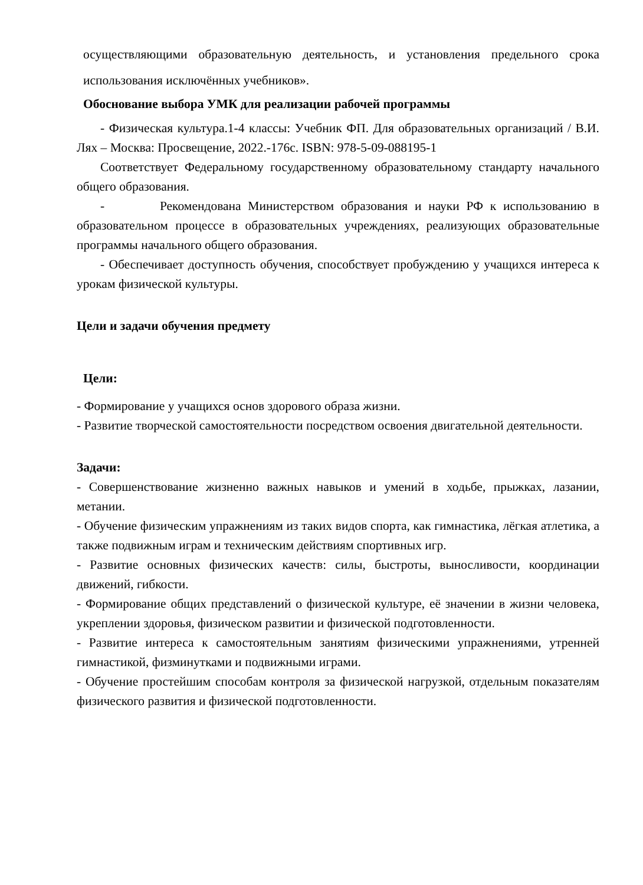осуществляющими образовательную деятельность, и установления предельного срока использования исключённых учебников».
Обоснование выбора УМК для реализации рабочей программы
- Физическая культура.1-4 классы: Учебник ФП. Для образовательных организаций / В.И. Лях – Москва: Просвещение, 2022.-176с. ISBN: 978-5-09-088195-1
Соответствует Федеральному государственному образовательному стандарту начального общего образования.
- Рекомендована Министерством образования и науки РФ к использованию в образовательном процессе в образовательных учреждениях, реализующих образовательные программы начального общего образования.
- Обеспечивает доступность обучения, способствует пробуждению у учащихся интереса к урокам физической культуры.
Цели и задачи обучения предмету
Цели:
- Формирование у учащихся основ здорового образа жизни.
- Развитие творческой самостоятельности посредством освоения двигательной деятельности.
Задачи:
- Совершенствование жизненно важных навыков и умений в ходьбе, прыжках, лазании, метании.
- Обучение физическим упражнениям из таких видов спорта, как гимнастика, лёгкая атлетика, а также подвижным играм и техническим действиям спортивных игр.
- Развитие основных физических качеств: силы, быстроты, выносливости, координации движений, гибкости.
- Формирование общих представлений о физической культуре, её значении в жизни человека, укреплении здоровья, физическом развитии и физической подготовленности.
- Развитие интереса к самостоятельным занятиям физическими упражнениями, утренней гимнастикой, физминутками и подвижными играми.
- Обучение простейшим способам контроля за физической нагрузкой, отдельным показателям физического развития и физической подготовленности.